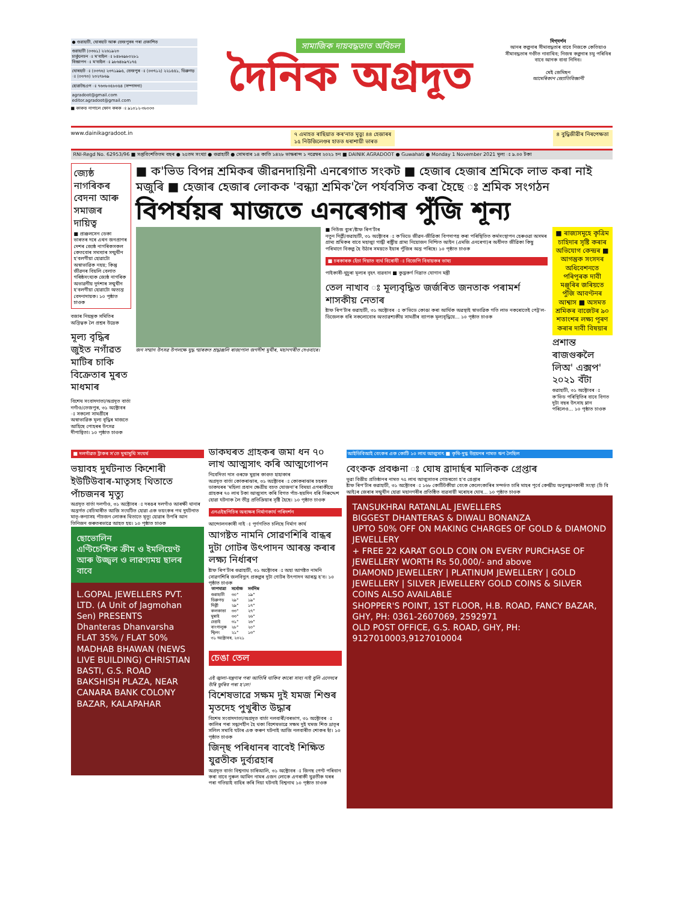● গুৱাহাটী, যোৰহাট আৰু তেজপুৰৰ পৰা প্ৰকাশিত
গুৱাহাটী (০৩৬১) ২২৬১৯২৩
চাৰ্কুলেচন ঃ ম'বাইল ঃ ৮৪৮৬৯৮০২৮১
বিজ্ঞাপন ঃ ম'বাইল ঃ ৯৮৬৪৮৯৭১৭৫
যোৰহাট ঃ (০৩৭৬) ২৩৭১৯৯৫, তেজপুৰ ঃ (০৩৭১২) ২২১৫৫১, ডিব্ৰুগড় ঃ (০৩৭৩) ২৩২৭৮৬৯
হোৱাটছএপ ঃ ৭৬৩৮০৫৮০৫৪ (সম্পাদনা)
agradoot@gmail.com
editor.agradoot@gmail.com
■ কাকত নাপালে ফোন কৰক ঃ ৯১০১২-৩৮০০৩
সামাজিক দায়বদ্ধতাত অবিচল
দৈনিক অগ্ৰদূত
দিগ্‌দৰ্শন
আনৰ কল্পনাৰ সীমাবদ্ধতাৰ বাবে নিজকে কেতিয়াও সীমাবদ্ধতাৰ গণ্ডীত নাবাখিব; নিজস্ব কল্পনাৰ চমু পৰিধিৰ বাবে আনক বাধা নিদিব।
মেই জেমিছন
আমেৰিকান জ্যোতিবিজ্ঞানী
www.dainikagradoot.in ৭ এমাহত ৰাছিয়াত কৰ'নাত মৃত্যু ৪৪ হেজাৰৰ
১৫ নিউজিলেণ্ডৰ হাতত ধৰাশায়ী ভাৰত ৪ বুদ্ধিজীৱীৰ নিৰপেক্ষতা
RNI-Regd No. 62953/96 ■ সপ্তবিংশতিতম বছৰ ● ২৫তম সংখ্যা ● গুৱাহাটী ● সোমবাৰ ১৪ কাতি ১৪২৮ ভাস্কৰাব্দ ১ নৱেম্বৰ ২০২১ চন ■ DAINIK AGRADOOT ● Guwahati ● Monday 1 November 2021 মূল্য ঃ ৯.০০ টকা
জ্যেষ্ঠ নাগৰিকৰ বেদনা আৰু সমাজৰ দায়িত্ব
■ প্ৰাঞ্জলসেন ডেকা
ভাৰতৰ দৰে এখন জনপ্ৰাণৰ দেশৰ জ্যেষ্ঠ নাগৰিকসকল কেতবোৰ সমস্যাৰ সন্মুখীন হ'বলগীয়া হোৱাটো অস্বাভাৱিক নহয়; কিন্তু জীৱনৰ বিয়লি বেলাত গৰিষ্ঠসংখ্যক জ্যেষ্ঠ নাগৰিক অভাৱনীয় দুৰ্দশাৰ সন্মুখীন হ'বলগীয়া হোৱাটো অত্যন্ত বেদনাদায়ক। ১০ পৃষ্ঠাত চাওক
বজাৰ নিয়ন্ত্ৰক সমিতিৰ অস্তিত্বক লৈ প্ৰশ্নৰ উদ্ৰেক
মূল্য বৃদ্ধিৰ জুইত নগাঁৱত মাটিৰ চাকি বিক্ৰেতাৰ মুৰত মাধমাৰ
বিশেষ সংবাদদাতা/অগ্ৰদূত বাৰ্তা নগাঁও/তেজপুৰ, ৩১ অক্টোবৰ ঃ সকলো সামগ্ৰীৰে অস্বাভাৱিক মূল্য বৃদ্ধিৰ মাজতে আহিছে পোহৰৰ উৎসৱ দীপান্বিতা। ১০ পৃষ্ঠাত চাওক
■ ক'ভিড বিপন্ন শ্ৰমিকৰ জীৱনদায়িনী এনৰেগাত সংকট ■ হেজাৰ হেজাৰ শ্ৰমিকে লাভ কৰা নাই মজুৰি ■ হেজাৰ হেজাৰ লোকক 'বন্ধ্যা শ্ৰমিক'লৈ পৰ্যবসিত কৰা হৈছে ঃ শ্ৰমিক সংগঠন
বিপৰ্যয়ৰ মাজতে এনৰেগাৰ পুঁজি শূন্য
জন সম্মান উৎসৱ উপলক্ষে যুদ্ধ স্মাৰকত শ্ৰদ্ধাঞ্জলি ৰাজ্যপাল জগদীশ মুখীৰ, মহানগৰীত দেওবাৰে।
■ নিউজ ব্যুৰ'/ষ্টাফ ৰিপ'ৰ্টাৰ
নতুন দিল্লী/গুৱাহাটী, ৩১ অক্টোবৰ ঃ ক'ভিডে জীৱন-জীৱিকা বিপদাপন্ন কৰা পৰিস্থিতিত কৰ্মসংস্থাপন হেৰুওৱা অসমৰ গ্ৰাম্য শ্ৰমিকৰ বাবে মহাত্মা গান্ধী ৰাষ্ট্ৰীয় গ্ৰাম্য নিয়োজন নিশ্চিত আইন (এমজি এনৰেগা)ৰ অধীনত জীৱিকা কিছু পৰিমাণে বিকল্প হৈ উঠাৰ সময়তে ইয়াৰ পুঁজিৰ অন্ত পৰিছে। ১০ পৃষ্ঠাত চাওক
■ চৰকাৰক হেঁচা দিয়াত ব্যৰ্থ বিৰোধী ঃ বিজেপি বিধায়কৰ ভাষ্য
পাইকাৰী-খুচুৰা মূল্যৰ বৃহৎ ব্যৱধান ■ কুম্ভকৰ্ণ নিদ্ৰাত যোগান মন্ত্ৰী
তেল নাখাব ঃ মূল্যবৃদ্ধিত জৰ্জৰিত জনতাক পৰামৰ্শ শাসকীয় নেতাৰ
ষ্টাফ ৰিপ'ৰ্টাৰ গুৱাহাটী, ৩১ অক্টোবৰ ঃ ক'ভিডে কোঙা কৰা আৰ্থিক অৱস্থাই স্বাভাৱিক গতি লাভ নকৰোতেই পেট্ৰ'ল-ডিজেলক ধৰি সকলোবোৰ অত্যাৱশ্যকীয় সামগ্ৰীৰ ব্যাপক মূল্যবৃদ্ধিয়ে... ১০ পৃষ্ঠাত চাওক
■ ৰাজ্যসমূহে কৃত্ৰিম চাহিদাৰ সৃষ্টি কৰাৰ অভিযোগ কেন্দ্ৰৰ ■ আগন্তুক সংসদৰ অধিবেশনতে পৰিপূৰক দাবী মঞ্জুৰিৰ জৰিয়তে পুঁজি আবণ্টনৰ আশ্বাস ■ অসমত শ্ৰমিকৰ বাজেটৰ ৯০ শতাংশৰ লক্ষ্য পূৰণ কৰাৰ দাবী বিষয়াৰ
প্ৰশান্ত ৰাজগুৰুলৈ লিঅ' এক্সপ' ২০২১ বঁটা
গুৱাহাটী, ৩১ অক্টোবৰ ঃ ক'ভিড পৰিস্থিতিৰ বাবে বিগত দুটা বছৰ উৎসাহ ম্লান পৰিলেও... ১০ পৃষ্ঠাত চাওক
■ দলগাঁৱত ট্ৰাকৰ স'তে মুখামুখি সংঘৰ্ষ
ভয়াবহ দুৰ্ঘটনাত কিশোৰী ইউটিউবাৰ-মাতৃসহ থিতাতে পাঁচজনৰ মৃত্যু
অগ্ৰদূত বাৰ্তা দলগাঁও, ৩১ অক্টোবৰ ঃ দৰঙৰ দলগাঁও আৰক্ষী থানাৰ অন্তৰ্গত বেচিমাৰীত আজি সংঘটিত হোৱা এক ভয়ংকৰ পথ দুৰ্ঘটনাত মাতৃ-কন্যাসহ পাঁচজন লোকৰ থিতাতে মৃত্যু হোৱাৰ উপৰি আন তিনিজন গুৰুতৰভাৱে আহত হয়। ১০ পৃষ্ঠাত চাওক
ছোভোলিন
এণ্টিচেপ্টিক ক্ৰীম ও ইমলিয়েণ্ট
আৰু উজ্জ্বল ও লাৱণ্যময় ছালৰ বাবে
L.GOPAL JEWELLERS PVT. LTD. (A Unit of Jagmohan Sen) PRESENTS
Dhanteras Dhanvarsha
FLAT 35% / FLAT 50%
MADHAB BHAWAN (NEWS LIVE BUILDING) CHRISTIAN BASTI, G.S. ROAD
BAKSHISH PLAZA, NEAR CANARA BANK COLONY BAZAR, KALAPAHAR
ডাকঘৰত গ্ৰাহকৰ জমা ধন ৭০ লাখ আত্মসাৎ কৰি আত্মগোপন
নিবেদিতা দাস ওৰফে মুন্নাৰ কাণ্ডত হাহাকাৰ
অগ্ৰদূত বাৰ্তা কোকৰাঝাৰ, ৩১ অক্টোবৰ ঃ কোকৰাঝাৰ চহৰত ডাকঘৰৰ 'মহিলা প্ৰধান ক্ষেত্ৰীয় বচত যোজনা'ৰ বিষয়া এগৰাকীয়ে গ্ৰাহকৰ ৭০ লাখ টকা আত্মসাৎ কৰি বিগত পাঁচ-ছয়দিন ধৰি নিৰুদ্দেশ হোৱা ঘটনাক লৈ তীব্ৰ প্ৰতিক্ৰিয়াৰ সৃষ্টি হৈছে। ১০ পৃষ্ঠাত চাওক
এনএইছপিচিৰ অধ্যক্ষৰ নিৰ্মাণকাৰ্য পৰিদৰ্শন
আন্দোলনকাৰী নাই ঃ পূৰ্ণগতিত চলিছে নিৰ্মাণ কাৰ্য
আগষ্টত নামনি সোৱণশিৰি বান্ধৰ দুটা গোটৰ উৎপাদন আৰম্ভ কৰাৰ লক্ষ্য নিৰ্ধাৰণ
ষ্টাফ ৰিপ'ৰ্টাৰ গুৱাহাটী, ৩১ অক্টোবৰ ঃ অহা আগষ্টত নামনি সোৱণশিৰি জলবিদ্যুৎ প্ৰকল্পৰ দুটা গোটৰ উৎপাদন আৰম্ভ হ'ব। ১০ পৃষ্ঠাত চাওক
| তাপমাত্ৰা | সৰ্বোচ্চ | সৰ্বনিম্ন |
| --- | --- | --- |
| গুৱাহাটী | ৩০° | ১৯° |
| ডিব্ৰুগড় | ২৯° | ১৯° |
| দিল্লী | ২৯° | ১৭° |
| কলকাতা | ৩৩° | ২৭° |
| মুম্বাই | ৩৩° | ২৬° |
| চেন্নাই | ৩১° | ২৬° |
| বাংগালুৰু | ২৮° | ২০° |
| শ্বিলং | ২১° | ১৩° |
| ৩১ অক্টোবৰ, ২০২১ | | |
চেঙা তেল
এই জ্বালা-যন্ত্ৰণাৰ পৰা আতিৰি থাকিব কাৰো সাধ্য নাই বুলি এনেদৰে উৰি ফুৰিব পৰা হ'লে!
বিশেষভাৱে সক্ষম দুই যমজ শিশুৰ মৃতদেহ পুখুৰীত উদ্ধাৰ
বিশেষ সংবাদদাতা/অগ্ৰদূত বাৰ্তা নলবাৰী/বৰভাগ, ৩১ অক্টোবৰ ঃ কালিৰ পৰা সন্ধানহীন হৈ থকা বিশেষভাৱে সক্ষম দুই যমজ শিশু ভ্ৰাতৃৰ সলিল সমাধি ঘটাৰ এক কৰুণ ঘটনাই আজি নলবাৰীত শোকৰ ছাঁ। ১০ পৃষ্ঠাত চাওক
জিন্‌ছ পৰিধানৰ বাবেই শিক্ষিত যুৱতীক দুৰ্ব্যৱহাৰ
অগ্ৰদূত বাৰ্তা বিশ্বনাথ চাৰিআলি, ৩১ অক্টোবৰ ঃ জিনছ পেণ্ট পৰিধান কৰা বাবে নুৰুল আমিন নামৰ এজন লোকে এগৰাকী যুৱতীক ঘৰৰ পৰা গতিয়াই বাহিৰ কৰি দিয়া ঘটনাই বিশ্বনাথ ১০ পৃষ্ঠাত চাওক
আইডিবিআই বেংকৰ এক কোটি ১০ লাখ আত্মসাৎ ■ কৃষি-দুগ্ধ উন্নয়নৰ নামত ঋণ লৈছিল
বেংকক প্ৰবঞ্চনা ঃ ঘোষ ব্ৰাদাৰ্ছৰ মালিকক গ্ৰেপ্তাৰ
ভুৱা বিত্তীয় প্ৰতিষ্ঠানৰ নামত ৭৫ লাখ আত্মসাতৰ গোচৰতো হ'ব গ্ৰেপ্তাৰ
ষ্টাফ ৰিপ'ৰ্টাৰ গুৱাহাটী, ৩১ অক্টোবৰ ঃ ১৬৮ কোটিটকীয়া বেংক কেলেংকাৰিৰ সন্দৰ্ভত চাৰি মাহৰ পূৰ্বে কেন্দ্ৰীয় অনুসন্ধানকাৰী সংস্থা (চি বি আই)ৰ জেৰাৰ সন্মুখীন হোৱা মহানগৰীৰ প্ৰতিষ্ঠিত ব্যৱসায়ী মৰোহৰ ঘোষ... ১০ পৃষ্ঠাত চাওক
TANSUKHRAI RATANLAL JEWELLERS
BIGGEST DHANTERAS & DIWALI BONANZA
UPTO 50% OFF ON MAKING CHARGES OF GOLD & DIAMOND JEWELLERY
+ FREE 22 KARAT GOLD COIN ON EVERY PURCHASE OF JEWELLERY WORTH Rs 50,000/- and above
DIAMOND JEWELLERY | PLATINUM JEWELLERY | GOLD JEWELLERY | SILVER JEWELLERY GOLD COINS & SILVER COINS ALSO AVAILABLE
SHOPPER'S POINT, 1ST FLOOR, H.B. ROAD, FANCY BAZAR, GHY, PH: 0361-2607069, 2592971
OLD POST OFFICE, G.S. ROAD, GHY, PH: 9127010003,9127010004